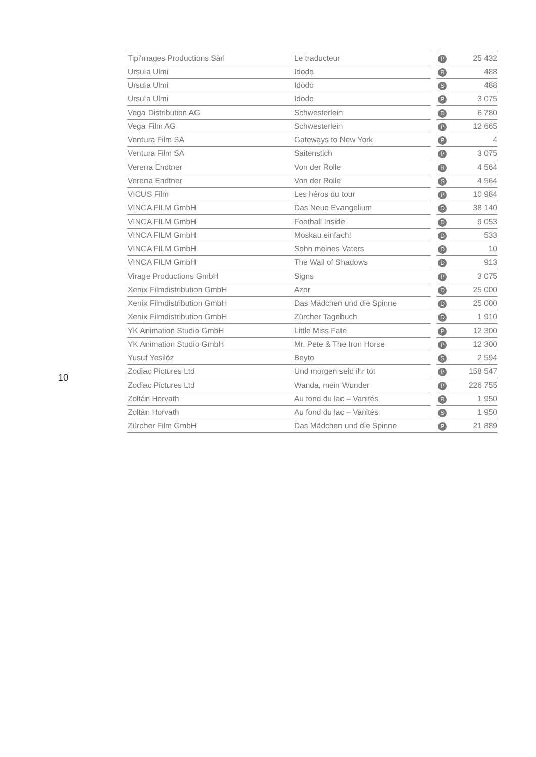10
| Tipi'mages Productions Sàrl | Le traducteur | | P | 25 432 |
| Ursula Ulmi | Idodo | | R | 488 |
| Ursula Ulmi | Idodo | | S | 488 |
| Ursula Ulmi | Idodo | | P | 3 075 |
| Vega Distribution AG | Schwesterlein | | D | 6 780 |
| Vega Film AG | Schwesterlein | | P | 12 665 |
| Ventura Film SA | Gateways to New York | | P | 4 |
| Ventura Film SA | Saitenstich | | P | 3 075 |
| Verena Endtner | Von der Rolle | | R | 4 564 |
| Verena Endtner | Von der Rolle | | S | 4 564 |
| VICUS Film | Les héros du tour | | P | 10 984 |
| VINCA FILM GmbH | Das Neue Evangelium | | D | 38 140 |
| VINCA FILM GmbH | Football Inside | | D | 9 053 |
| VINCA FILM GmbH | Moskau einfach! | | D | 533 |
| VINCA FILM GmbH | Sohn meines Vaters | | D | 10 |
| VINCA FILM GmbH | The Wall of Shadows | | D | 913 |
| Virage Productions GmbH | Signs | | P | 3 075 |
| Xenix Filmdistribution GmbH | Azor | | D | 25 000 |
| Xenix Filmdistribution GmbH | Das Mädchen und die Spinne | | D | 25 000 |
| Xenix Filmdistribution GmbH | Zürcher Tagebuch | | D | 1 910 |
| YK Animation Studio GmbH | Little Miss Fate | | P | 12 300 |
| YK Animation Studio GmbH | Mr. Pete & The Iron Horse | | P | 12 300 |
| Yusuf Yesilöz | Beyto | | S | 2 594 |
| Zodiac Pictures Ltd | Und morgen seid ihr tot | | P | 158 547 |
| Zodiac Pictures Ltd | Wanda, mein Wunder | | P | 226 755 |
| Zoltán Horvath | Au fond du lac – Vanités | | R | 1 950 |
| Zoltán Horvath | Au fond du lac – Vanités | | S | 1 950 |
| Zürcher Film GmbH | Das Mädchen und die Spinne | | P | 21 889 |